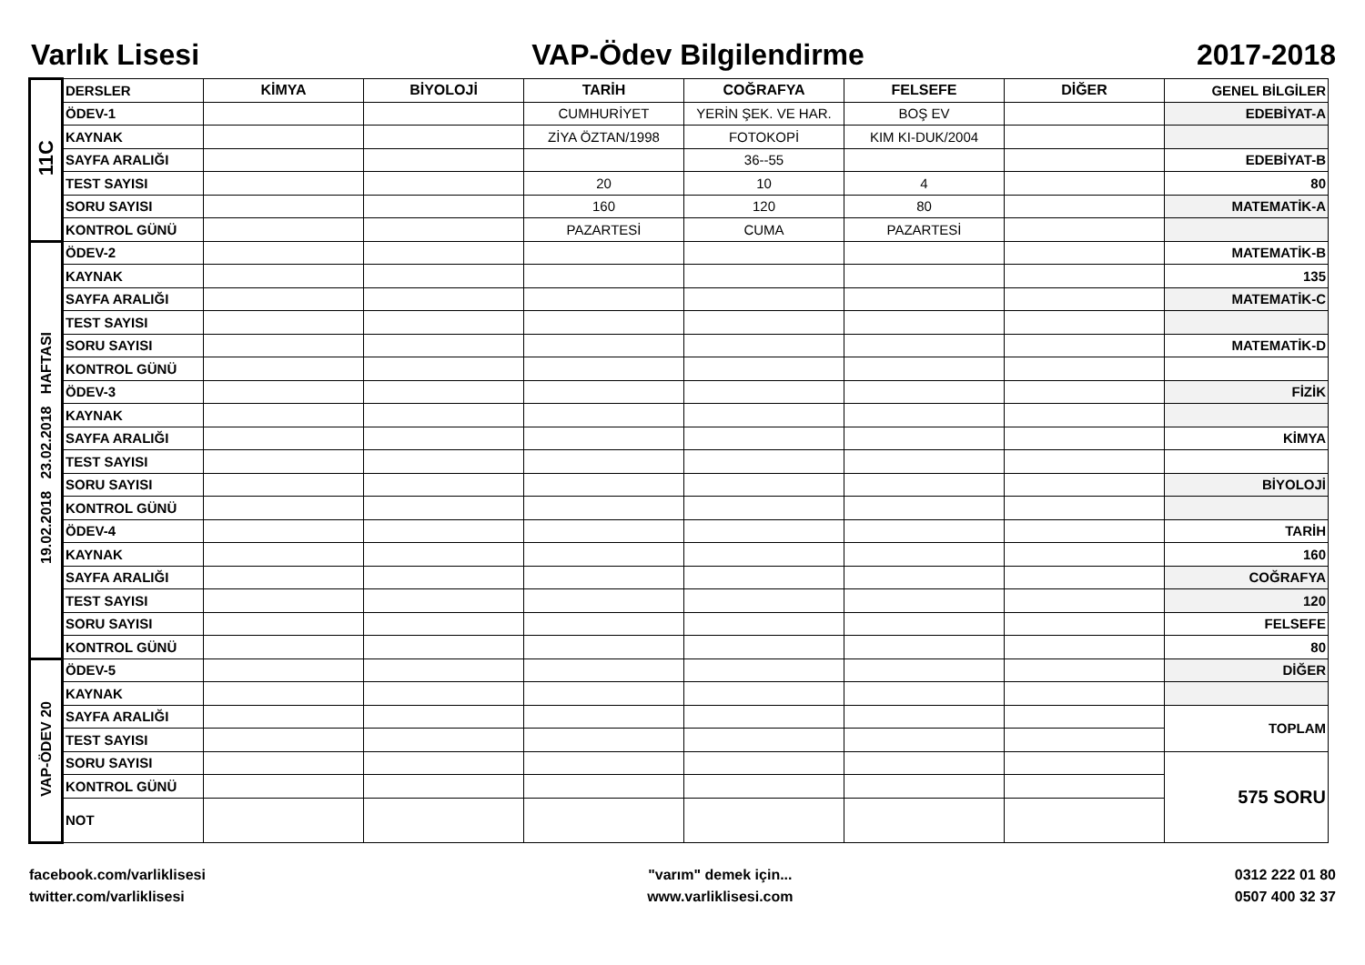Varlık Lisesi VAP-Ödev Bilgilendirme 2017-2018
| 11C | DERSLER | KİMYA | BİYOLOJİ | TARİH | COĞRAFYA | FELSEFE | DİĞER | GENEL BİLGİLER |
| | ÖDEV-1 | | | CUMHURİYET | YERİN ŞEK. VE HAR. | BOŞ EV | | EDEBİYAT-A |
| | KAYNAK | | | ZİYA ÖZTAN/1998 | FOTOKOPİ | KIM KI-DUK/2004 | | |
| | SAYFA ARALIĞI | | | | 36--55 | | | EDEBİYAT-B |
| | TEST SAYISI | | | 20 | 10 | 4 | | 80 |
| | SORU SAYISI | | | 160 | 120 | 80 | | MATEMATİK-A |
| | KONTROL GÜNÜ | | | PAZARTESİ | CUMA | PAZARTESİ | | |
| 19.02.2018 23.02.2018 HAFTASI | ÖDEV-2 | | | | | | | MATEMATİK-B |
| | KAYNAK | | | | | | | 135 |
| | SAYFA ARALIĞI | | | | | | | MATEMATİK-C |
| | TEST SAYISI | | | | | | | |
| | SORU SAYISI | | | | | | | MATEMATİK-D |
| | KONTROL GÜNÜ | | | | | | | |
| | ÖDEV-3 | | | | | | | FİZİK |
| | KAYNAK | | | | | | | |
| | SAYFA ARALIĞI | | | | | | | KİMYA |
| | TEST SAYISI | | | | | | | |
| | SORU SAYISI | | | | | | | BİYOLOJİ |
| | KONTROL GÜNÜ | | | | | | | |
| | ÖDEV-4 | | | | | | | TARİH |
| | KAYNAK | | | | | | | 160 |
| | SAYFA ARALIĞI | | | | | | | COĞRAFYA |
| | TEST SAYISI | | | | | | | 120 |
| | SORU SAYISI | | | | | | | FELSEFE |
| | KONTROL GÜNÜ | | | | | | | 80 |
| VAP-ÖDEV 20 | ÖDEV-5 | | | | | | | DİĞER |
| | KAYNAK | | | | | | | |
| | SAYFA ARALIĞI | | | | | | | TOPLAM |
| | TEST SAYISI | | | | | | | |
| | SORU SAYISI | | | | | | | 575 SORU |
| | KONTROL GÜNÜ | | | | | | | |
| | NOT | | | | | | | |
facebook.com/varliklisesi
twitter.com/varliklisesi
"varım" demek için...
www.varliklisesi.com
0312 222 01 80
0507 400 32 37